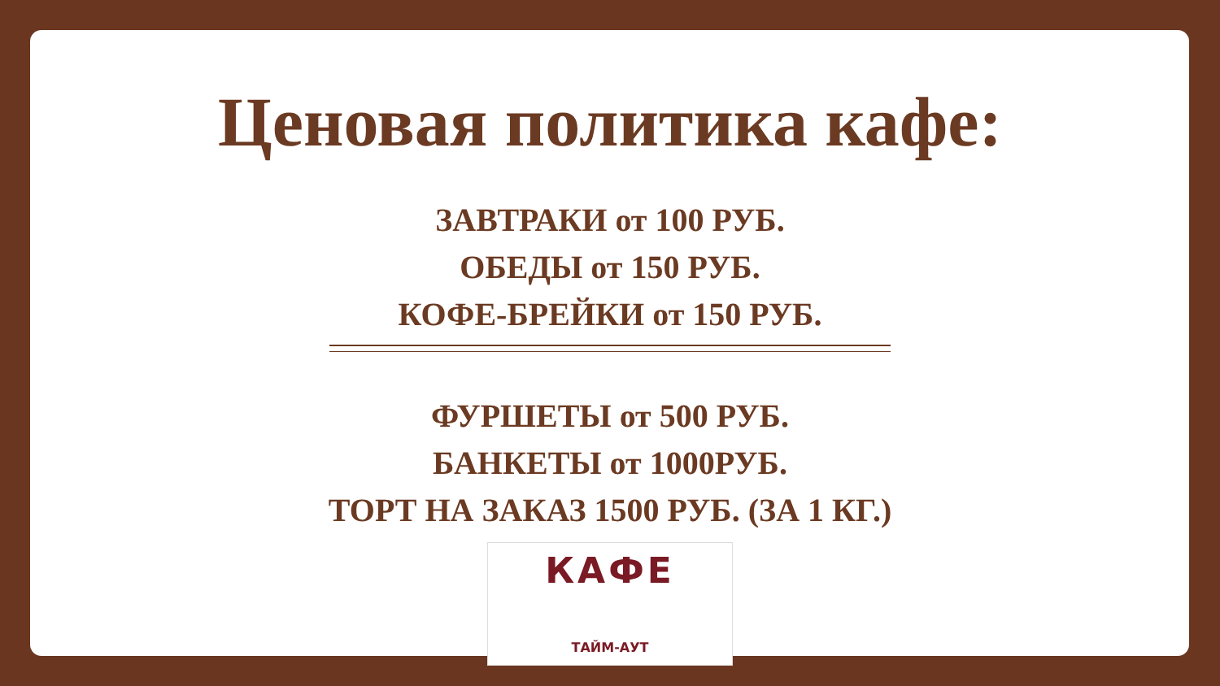Ценовая политика кафе:
ЗАВТРАКИ от 100 РУБ.
ОБЕДЫ от 150 РУБ.
КОФЕ-БРЕЙКИ от 150 РУБ.
ФУРШЕТЫ от 500 РУБ.
БАНКЕТЫ от 1000РУБ.
ТОРТ НА ЗАКАЗ 1500 РУБ. (ЗА 1 КГ.)
КАФЕ
ТАЙМ-АУТ